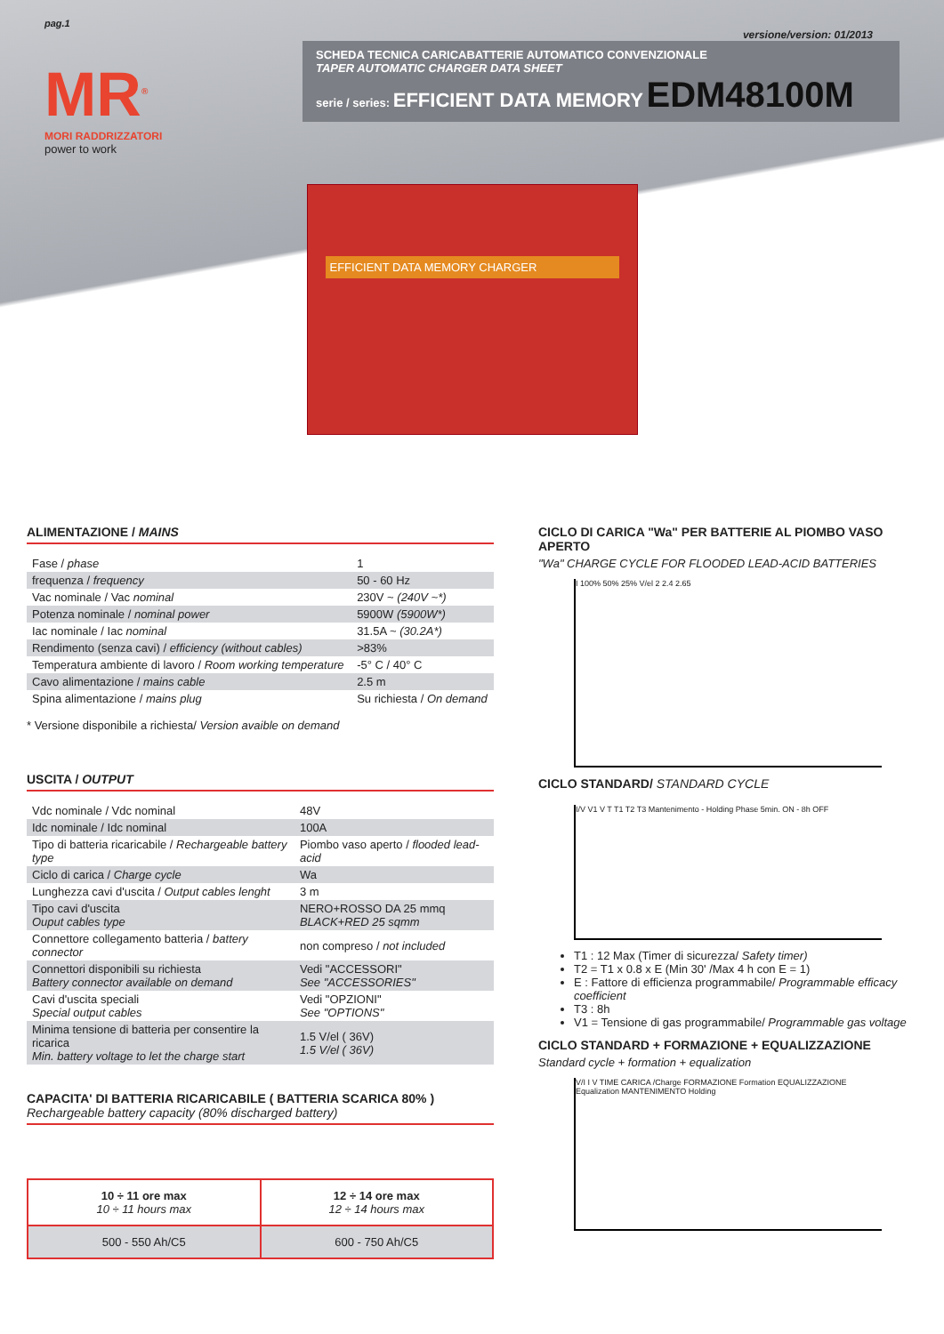pag.1
versione/version: 01/2013
MR<sup>®</sup>
MORI RADDRIZZATORI
power to work
SCHEDA TECNICA CARICABATTERIE AUTOMATICO CONVENZIONALE
TAPER AUTOMATIC CHARGER DATA SHEET
serie / series: EFFICIENT DATA MEMORY EDM48100M
EFFICIENT DATA MEMORY CHARGER
ALIMENTAZIONE / MAINS
| Fase / phase | 1 |
| frequenza / frequency | 50 - 60 Hz |
| Vac nominale / Vac nominal | 230V ~ (240V ~*) |
| Potenza nominale / nominal power | 5900W (5900W*) |
| Iac nominale / Iac nominal | 31.5A ~ (30.2A*) |
| Rendimento (senza cavi) / efficiency (without cables) | >83% |
| Temperatura ambiente di lavoro / Room working temperature | -5° C / 40° C |
| Cavo alimentazione / mains cable | 2.5 m |
| Spina alimentazione / mains plug | Su richiesta / On demand |
* Versione disponibile a richiesta/ Version avaible on demand
USCITA / OUTPUT
| Vdc nominale / Vdc nominal | 48V |
| Idc nominale / Idc nominal | 100A |
| Tipo di batteria ricaricabile / Rechargeable battery type | Piombo vaso aperto / flooded lead-acid |
| Ciclo di carica / Charge cycle | Wa |
| Lunghezza cavi d'uscita / Output cables lenght | 3 m |
| Tipo cavi d'uscita Ouput cables type | NERO+ROSSO DA 25 mmq BLACK+RED 25 sqmm |
| Connettore collegamento batteria / battery connector | non compreso / not included |
| Connettori disponibili su richiesta Battery connector available on demand | Vedi "ACCESSORI" See "ACCESSORIES" |
| Cavi d'uscita speciali Special output cables | Vedi "OPZIONI" See "OPTIONS" |
| Minima tensione di batteria per consentire la ricarica Min. battery voltage to let the charge start | 1.5 V/el ( 36V) 1.5 V/el ( 36V) |
CAPACITA' DI BATTERIA RICARICABILE ( BATTERIA SCARICA 80% )
Rechargeable battery capacity (80% discharged battery)
| 10 ÷ 11 ore max 10 ÷ 11 hours max | 12 ÷ 14 ore max 12 ÷ 14 hours max |
| 500 - 550 Ah/C5 | 600 - 750 Ah/C5 |
CICLO DI CARICA "Wa" PER BATTERIE AL PIOMBO VASO APERTO
"Wa" CHARGE CYCLE FOR FLOODED LEAD-ACID BATTERIES
I 100% 50% 25% V/el 2 2.4 2.65
CICLO STANDARD/ STANDARD CYCLE
I/V V1 V T T1 T2 T3 Mantenimento - Holding Phase 5min. ON - 8h OFF
T1 : 12 Max (Timer di sicurezza/ Safety timer)
T2 = T1 x 0.8 x E (Min 30' /Max 4 h con E = 1)
E : Fattore di efficienza programmabile/ Programmable efficacy coefficient
T3 : 8h
V1 = Tensione di gas programmabile/ Programmable gas voltage
CICLO STANDARD + FORMAZIONE + EQUALIZZAZIONE
Standard cycle + formation + equalization
V/I I V TIME CARICA /Charge FORMAZIONE Formation EQUALIZZAZIONE Equalization MANTENIMENTO Holding